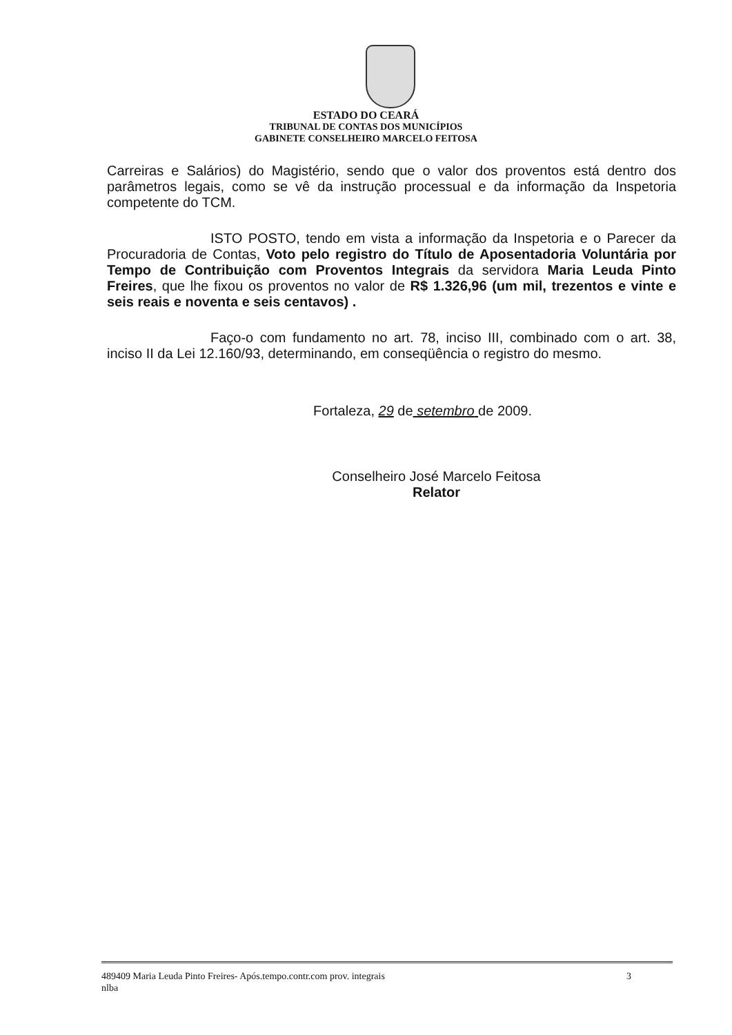ESTADO DO CEARÁ
TRIBUNAL DE CONTAS DOS MUNICÍPIOS
GABINETE CONSELHEIRO MARCELO FEITOSA
Carreiras e Salários) do Magistério, sendo que o valor dos proventos está dentro dos parâmetros legais, como se vê da instrução processual e da informação da Inspetoria competente do TCM.
ISTO POSTO, tendo em vista a informação da Inspetoria e o Parecer da Procuradoria de Contas, Voto pelo registro do Título de Aposentadoria Voluntária por Tempo de Contribuição com Proventos Integrais da servidora Maria Leuda Pinto Freires, que lhe fixou os proventos no valor de R$ 1.326,96 (um mil, trezentos e vinte e seis reais e noventa e seis centavos) .
Faço-o com fundamento no art. 78, inciso III, combinado com o art. 38, inciso II da Lei 12.160/93, determinando, em conseqüência o registro do mesmo.
Fortaleza, 29 de setembro de 2009.
Conselheiro José Marcelo Feitosa
Relator
489409 Maria Leuda Pinto Freires- Após.tempo.contr.com prov. integrais
nlba
3